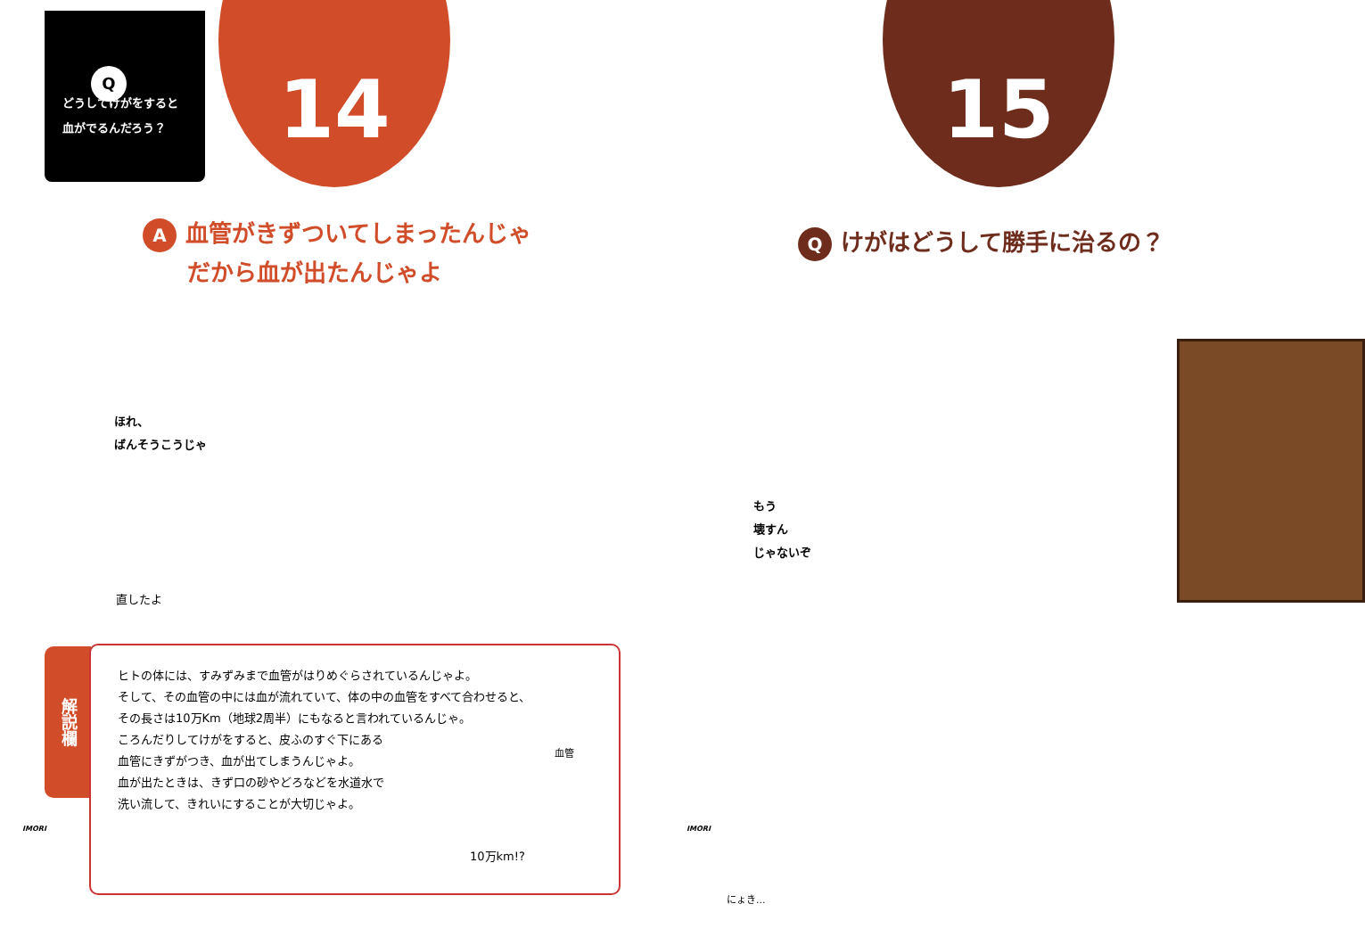Q
どうしてけがをすると
血がでるんだろう？
14
A血管がきずついてしまったんじゃ
だから血が出たんじゃよ
ほれ、
ばんそうこうじゃ
直したよ
解説欄
ヒトの体には、すみずみまで血管がはりめぐらされているんじゃよ。
そして、その血管の中には血が流れていて、体の中の血管をすべて合わせると、
その長さは10万Km（地球2周半）にもなると言われているんじゃ。
ころんだりしてけがをすると、皮ふのすぐ下にある
血管にきずがつき、血が出てしまうんじゃよ。
血が出たときは、きず口の砂やどろなどを水道水で
洗い流して、きれいにすることが大切じゃよ。
血管
10万km!?
IMORI
15
Qけがはどうして勝手に治るの？
もう
壊すん
じゃないぞ
IMORI
にょき...